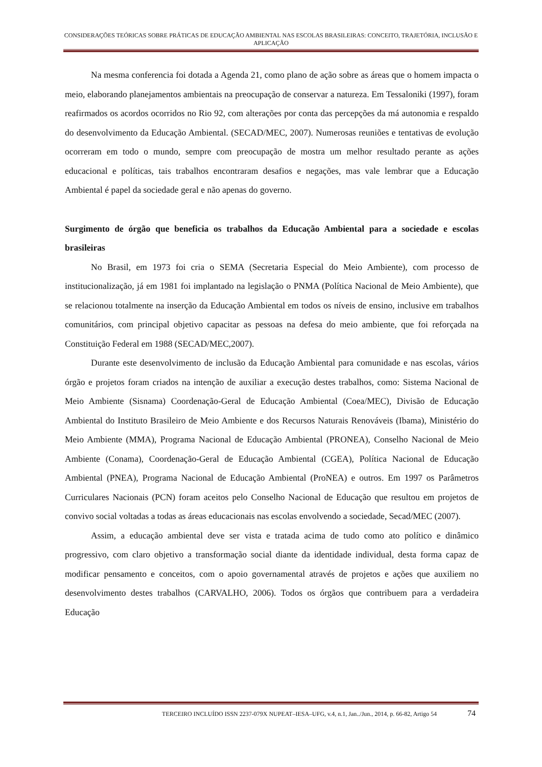CONSIDERAÇÕES TEÓRICAS SOBRE PRÁTICAS DE EDUCAÇÃO AMBIENTAL NAS ESCOLAS BRASILEIRAS: CONCEITO, TRAJETÓRIA, INCLUSÃO E APLICAÇÃO
Na mesma conferencia foi dotada a Agenda 21, como plano de ação sobre as áreas que o homem impacta o meio, elaborando planejamentos ambientais na preocupação de conservar a natureza. Em Tessaloniki (1997), foram reafirmados os acordos ocorridos no Rio 92, com alterações por conta das percepções da má autonomia e respaldo do desenvolvimento da Educação Ambiental. (SECAD/MEC, 2007). Numerosas reuniões e tentativas de evolução ocorreram em todo o mundo, sempre com preocupação de mostra um melhor resultado perante as ações educacional e políticas, tais trabalhos encontraram desafios e negações, mas vale lembrar que a Educação Ambiental é papel da sociedade geral e não apenas do governo.
Surgimento de órgão que beneficia os trabalhos da Educação Ambiental para a sociedade e escolas brasileiras
No Brasil, em 1973 foi cria o SEMA (Secretaria Especial do Meio Ambiente), com processo de institucionalização, já em 1981 foi implantado na legislação o PNMA (Política Nacional de Meio Ambiente), que se relacionou totalmente na inserção da Educação Ambiental em todos os níveis de ensino, inclusive em trabalhos comunitários, com principal objetivo capacitar as pessoas na defesa do meio ambiente, que foi reforçada na Constituição Federal em 1988 (SECAD/MEC,2007).
Durante este desenvolvimento de inclusão da Educação Ambiental para comunidade e nas escolas, vários órgão e projetos foram criados na intenção de auxiliar a execução destes trabalhos, como: Sistema Nacional de Meio Ambiente (Sisnama) Coordenação-Geral de Educação Ambiental (Coea/MEC), Divisão de Educação Ambiental do Instituto Brasileiro de Meio Ambiente e dos Recursos Naturais Renováveis (Ibama), Ministério do Meio Ambiente (MMA), Programa Nacional de Educação Ambiental (PRONEA), Conselho Nacional de Meio Ambiente (Conama), Coordenação-Geral de Educação Ambiental (CGEA), Política Nacional de Educação Ambiental (PNEA), Programa Nacional de Educação Ambiental (ProNEA) e outros. Em 1997 os Parâmetros Curriculares Nacionais (PCN) foram aceitos pelo Conselho Nacional de Educação que resultou em projetos de convivo social voltadas a todas as áreas educacionais nas escolas envolvendo a sociedade, Secad/MEC (2007).
Assim, a educação ambiental deve ser vista e tratada acima de tudo como ato político e dinâmico progressivo, com claro objetivo a transformação social diante da identidade individual, desta forma capaz de modificar pensamento e conceitos, com o apoio governamental através de projetos e ações que auxiliem no desenvolvimento destes trabalhos (CARVALHO, 2006). Todos os órgãos que contribuem para a verdadeira Educação
TERCEIRO INCLUÍDO ISSN 2237-079X NUPEAT–IESA–UFG, v.4, n.1, Jan../Jun., 2014, p. 66-82, Artigo 54 74